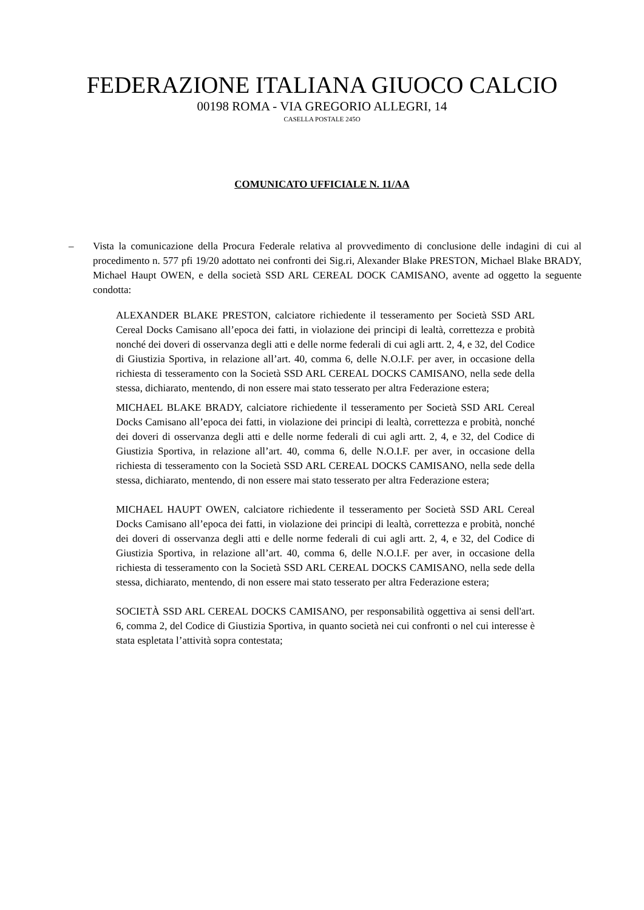FEDERAZIONE ITALIANA GIUOCO CALCIO
00198 ROMA - VIA GREGORIO ALLEGRI, 14
CASELLA POSTALE 245O
COMUNICATO UFFICIALE N. 11/AA
– Vista la comunicazione della Procura Federale relativa al provvedimento di conclusione delle indagini di cui al procedimento n. 577 pfi 19/20 adottato nei confronti dei Sig.ri, Alexander Blake PRESTON, Michael Blake BRADY, Michael Haupt OWEN, e della società SSD ARL CEREAL DOCK CAMISANO, avente ad oggetto la seguente condotta:
ALEXANDER BLAKE PRESTON, calciatore richiedente il tesseramento per Società SSD ARL Cereal Docks Camisano all’epoca dei fatti, in violazione dei principi di lealtà, correttezza e probità nonché dei doveri di osservanza degli atti e delle norme federali di cui agli artt. 2, 4, e 32, del Codice di Giustizia Sportiva, in relazione all’art. 40, comma 6, delle N.O.I.F. per aver, in occasione della richiesta di tesseramento con la Società SSD ARL CEREAL DOCKS CAMISANO, nella sede della stessa, dichiarato, mentendo, di non essere mai stato tesserato per altra Federazione estera;
MICHAEL BLAKE BRADY, calciatore richiedente il tesseramento per Società SSD ARL Cereal Docks Camisano all’epoca dei fatti, in violazione dei principi di lealtà, correttezza e probità, nonché dei doveri di osservanza degli atti e delle norme federali di cui agli artt. 2, 4, e 32, del Codice di Giustizia Sportiva, in relazione all’art. 40, comma 6, delle N.O.I.F. per aver, in occasione della richiesta di tesseramento con la Società SSD ARL CEREAL DOCKS CAMISANO, nella sede della stessa, dichiarato, mentendo, di non essere mai stato tesserato per altra Federazione estera;
MICHAEL HAUPT OWEN, calciatore richiedente il tesseramento per Società SSD ARL Cereal Docks Camisano all’epoca dei fatti, in violazione dei principi di lealtà, correttezza e probità, nonché dei doveri di osservanza degli atti e delle norme federali di cui agli artt. 2, 4, e 32, del Codice di Giustizia Sportiva, in relazione all’art. 40, comma 6, delle N.O.I.F. per aver, in occasione della richiesta di tesseramento con la Società SSD ARL CEREAL DOCKS CAMISANO, nella sede della stessa, dichiarato, mentendo, di non essere mai stato tesserato per altra Federazione estera;
SOCIETÀ SSD ARL CEREAL DOCKS CAMISANO, per responsabilità oggettiva ai sensi dell'art. 6, comma 2, del Codice di Giustizia Sportiva, in quanto società nei cui confronti o nel cui interesse è stata espletata l’attività sopra contestata;